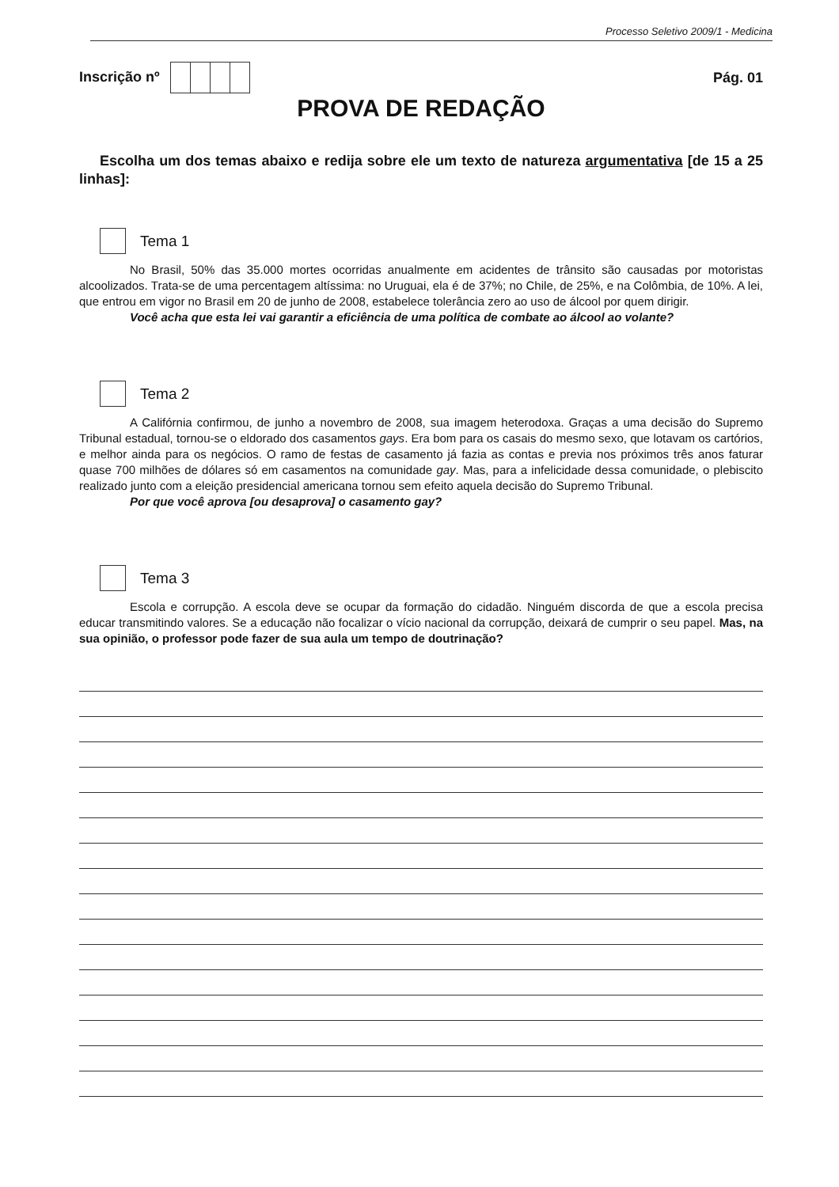Processo Seletivo 2009/1 - Medicina
Inscrição nº Pág. 01
PROVA DE REDAÇÃO
Escolha um dos temas abaixo e redija sobre ele um texto de natureza argumentativa [de 15 a 25 linhas]:
Tema 1
No Brasil, 50% das 35.000 mortes ocorridas anualmente em acidentes de trânsito são causadas por motoristas alcoolizados. Trata-se de uma percentagem altíssima: no Uruguai, ela é de 37%; no Chile, de 25%, e na Colômbia, de 10%. A lei, que entrou em vigor no Brasil em 20 de junho de 2008, estabelece tolerância zero ao uso de álcool por quem dirigir.
Você acha que esta lei vai garantir a eficiência de uma política de combate ao álcool ao volante?
Tema 2
A Califórnia confirmou, de junho a novembro de 2008, sua imagem heterodoxa. Graças a uma decisão do Supremo Tribunal estadual, tornou-se o eldorado dos casamentos gays. Era bom para os casais do mesmo sexo, que lotavam os cartórios, e melhor ainda para os negócios. O ramo de festas de casamento já fazia as contas e previa nos próximos três anos faturar quase 700 milhões de dólares só em casamentos na comunidade gay. Mas, para a infelicidade dessa comunidade, o plebiscito realizado junto com a eleição presidencial americana tornou sem efeito aquela decisão do Supremo Tribunal.
Por que você aprova [ou desaprova] o casamento gay?
Tema 3
Escola e corrupção. A escola deve se ocupar da formação do cidadão. Ninguém discorda de que a escola precisa educar transmitindo valores. Se a educação não focalizar o vício nacional da corrupção, deixará de cumprir o seu papel. Mas, na sua opinião, o professor pode fazer de sua aula um tempo de doutrinação?